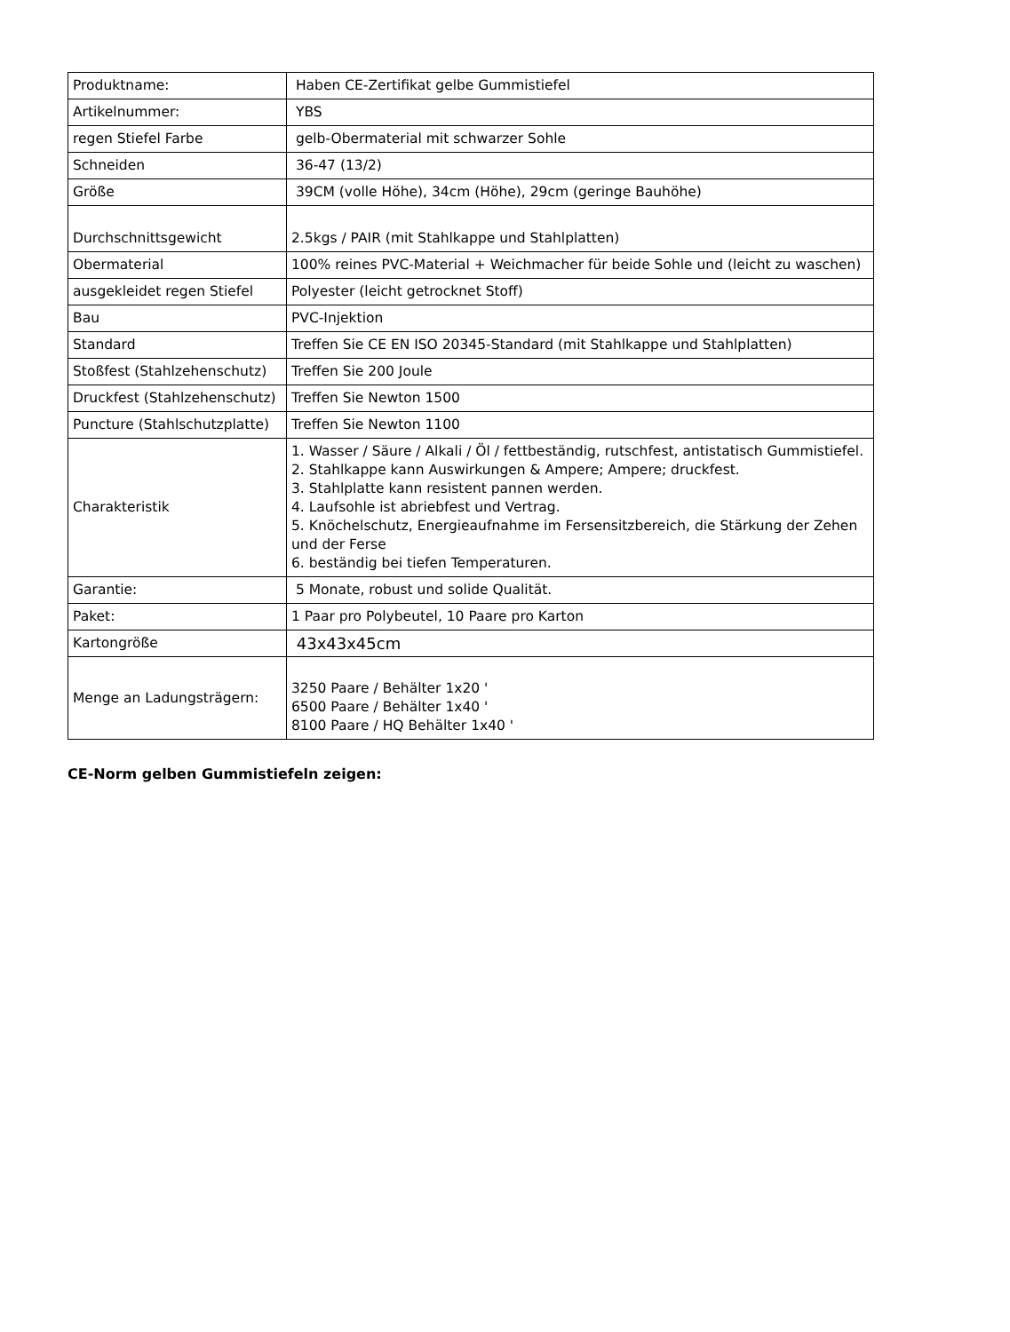| Produktname: | Haben CE-Zertifikat gelbe Gummistiefel |
| Artikelnummer: | YBS |
| regen Stiefel Farbe | gelb-Obermaterial mit schwarzer Sohle |
| Schneiden | 36-47 (13/2) |
| Größe | 39CM (volle Höhe), 34cm (Höhe), 29cm (geringe Bauhöhe) |
| Durchschnittsgewicht | 2.5kgs / PAIR (mit Stahlkappe und Stahlplatten) |
| Obermaterial | 100% reines PVC-Material + Weichmacher für beide Sohle und (leicht zu waschen) |
| ausgekleidet regen Stiefel | Polyester (leicht getrocknet Stoff) |
| Bau | PVC-Injektion |
| Standard | Treffen Sie CE EN ISO 20345-Standard (mit Stahlkappe und Stahlplatten) |
| Stoßfest (Stahlzehenschutz) | Treffen Sie 200 Joule |
| Druckfest (Stahlzehenschutz) | Treffen Sie Newton 1500 |
| Puncture (Stahlschutzplatte) | Treffen Sie Newton 1100 |
| Charakteristik | 1. Wasser / Säure / Alkali / Öl / fettbeständig, rutschfest, antistatisch Gummistiefel. 2. Stahlkappe kann Auswirkungen & Ampere; Ampere; druckfest. 3. Stahlplatte kann resistent pannen werden. 4. Laufsohle ist abriebfest und Vertrag. 5. Knöchelschutz, Energieaufnahme im Fersensitzbereich, die Stärkung der Zehen und der Ferse 6. beständig bei tiefen Temperaturen. |
| Garantie: | 5 Monate, robust und solide Qualität. |
| Paket: | 1 Paar pro Polybeutel, 10 Paare pro Karton |
| Kartongröße | 43x43x45cm |
| Menge an Ladungsträgern: | 3250 Paare / Behälter 1x20 ' 6500 Paare / Behälter 1x40 ' 8100 Paare / HQ Behälter 1x40 ' |
CE-Norm gelben Gummistiefeln zeigen: